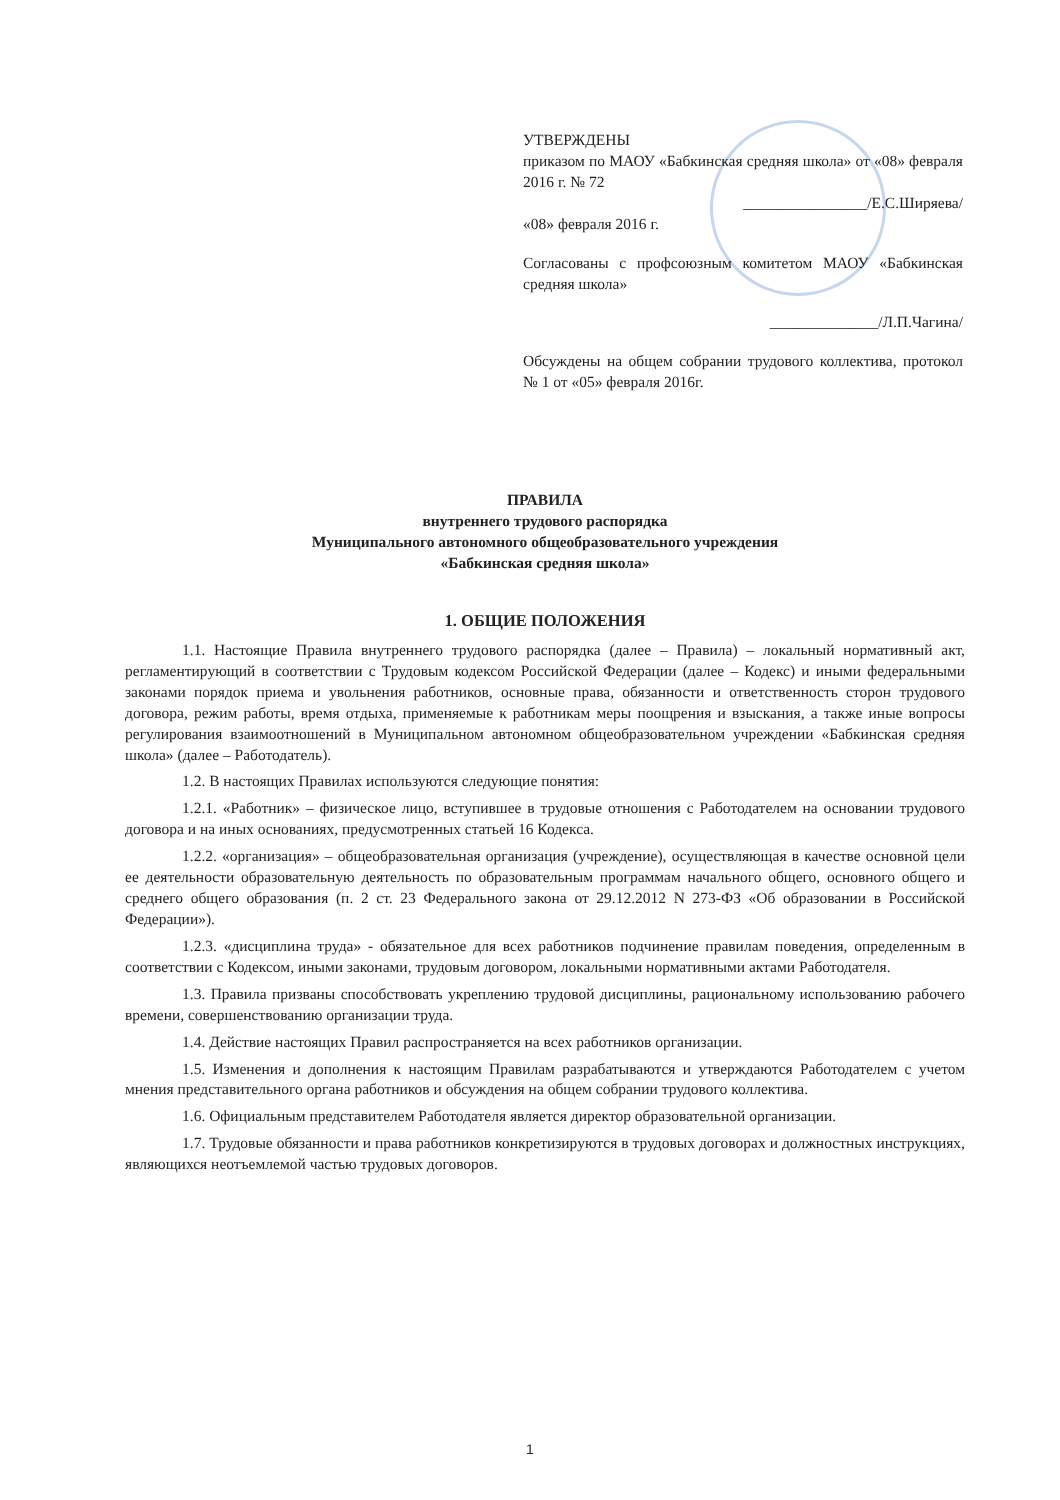УТВЕРЖДЕНЫ
приказом по МАОУ «Бабкинская средняя школа» от «08» февраля 2016 г. № 72
________________/Е.С.Ширяева/
«08» февраля 2016 г.
Согласованы с профсоюзным комитетом МАОУ «Бабкинская средняя школа»
______________/Л.П.Чагина/
Обсуждены на общем собрании трудового коллектива, протокол № 1 от «05» февраля 2016г.
ПРАВИЛА
внутреннего трудового распорядка
Муниципального автономного общеобразовательного учреждения
«Бабкинская средняя школа»
1. ОБЩИЕ ПОЛОЖЕНИЯ
1.1. Настоящие Правила внутреннего трудового распорядка (далее – Правила) – локальный нормативный акт, регламентирующий в соответствии с Трудовым кодексом Российской Федерации (далее – Кодекс) и иными федеральными законами порядок приема и увольнения работников, основные права, обязанности и ответственность сторон трудового договора, режим работы, время отдыха, применяемые к работникам меры поощрения и взыскания, а также иные вопросы регулирования взаимоотношений в Муниципальном автономном общеобразовательном учреждении «Бабкинская средняя школа» (далее – Работодатель).
1.2. В настоящих Правилах используются следующие понятия:
1.2.1. «Работник» – физическое лицо, вступившее в трудовые отношения с Работодателем на основании трудового договора и на иных основаниях, предусмотренных статьей 16 Кодекса.
1.2.2. «организация» – общеобразовательная организация (учреждение), осуществляющая в качестве основной цели ее деятельности образовательную деятельность по образовательным программам начального общего, основного общего и среднего общего образования (п. 2 ст. 23 Федерального закона от 29.12.2012 N 273-ФЗ «Об образовании в Российской Федерации»).
1.2.3. «дисциплина труда» - обязательное для всех работников подчинение правилам поведения, определенным в соответствии с Кодексом, иными законами, трудовым договором, локальными нормативными актами Работодателя.
1.3. Правила призваны способствовать укреплению трудовой дисциплины, рациональному использованию рабочего времени, совершенствованию организации труда.
1.4. Действие настоящих Правил распространяется на всех работников организации.
1.5. Изменения и дополнения к настоящим Правилам разрабатываются и утверждаются Работодателем с учетом мнения представительного органа работников и обсуждения на общем собрании трудового коллектива.
1.6. Официальным представителем Работодателя является директор образовательной организации.
1.7. Трудовые обязанности и права работников конкретизируются в трудовых договорах и должностных инструкциях, являющихся неотъемлемой частью трудовых договоров.
1